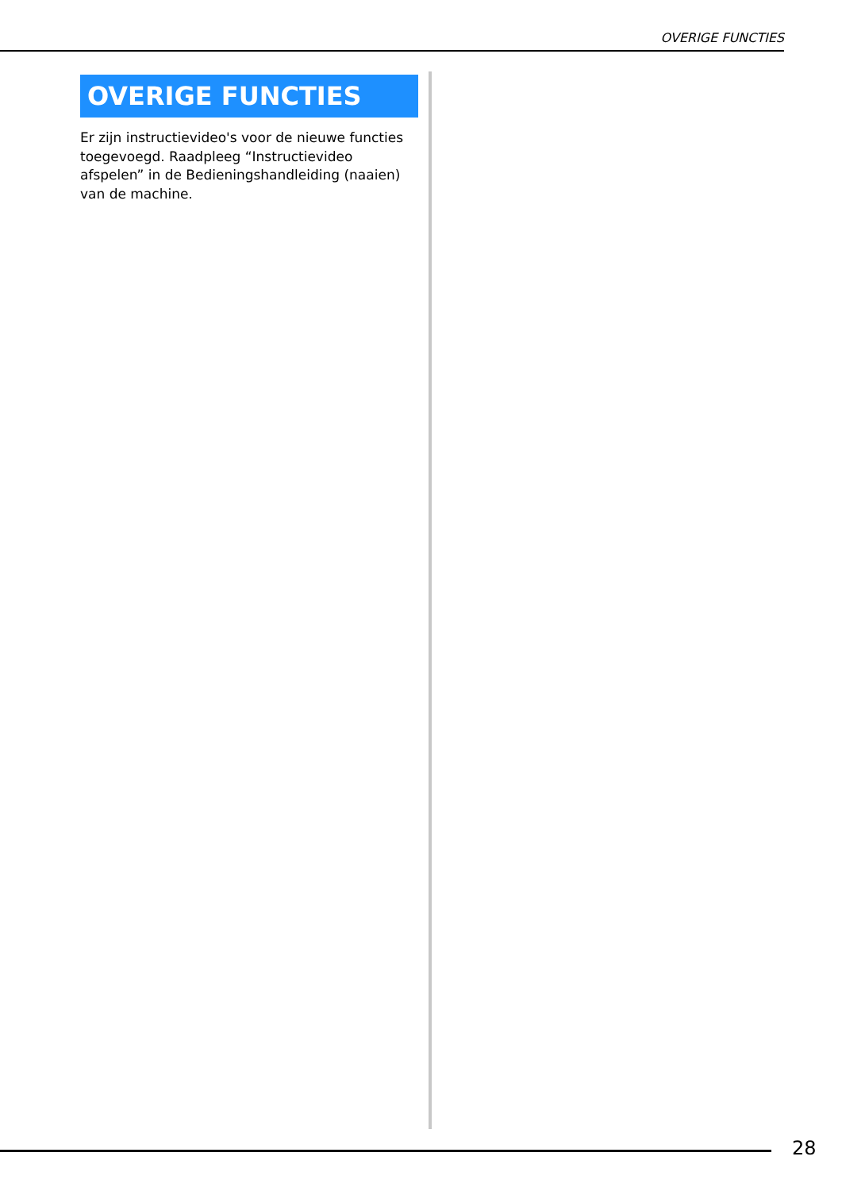OVERIGE FUNCTIES
OVERIGE FUNCTIES
Er zijn instructievideo's voor de nieuwe functies toegevoegd. Raadpleeg “Instructievideo afspelen” in de Bedieningshandleiding (naaien) van de machine.
28